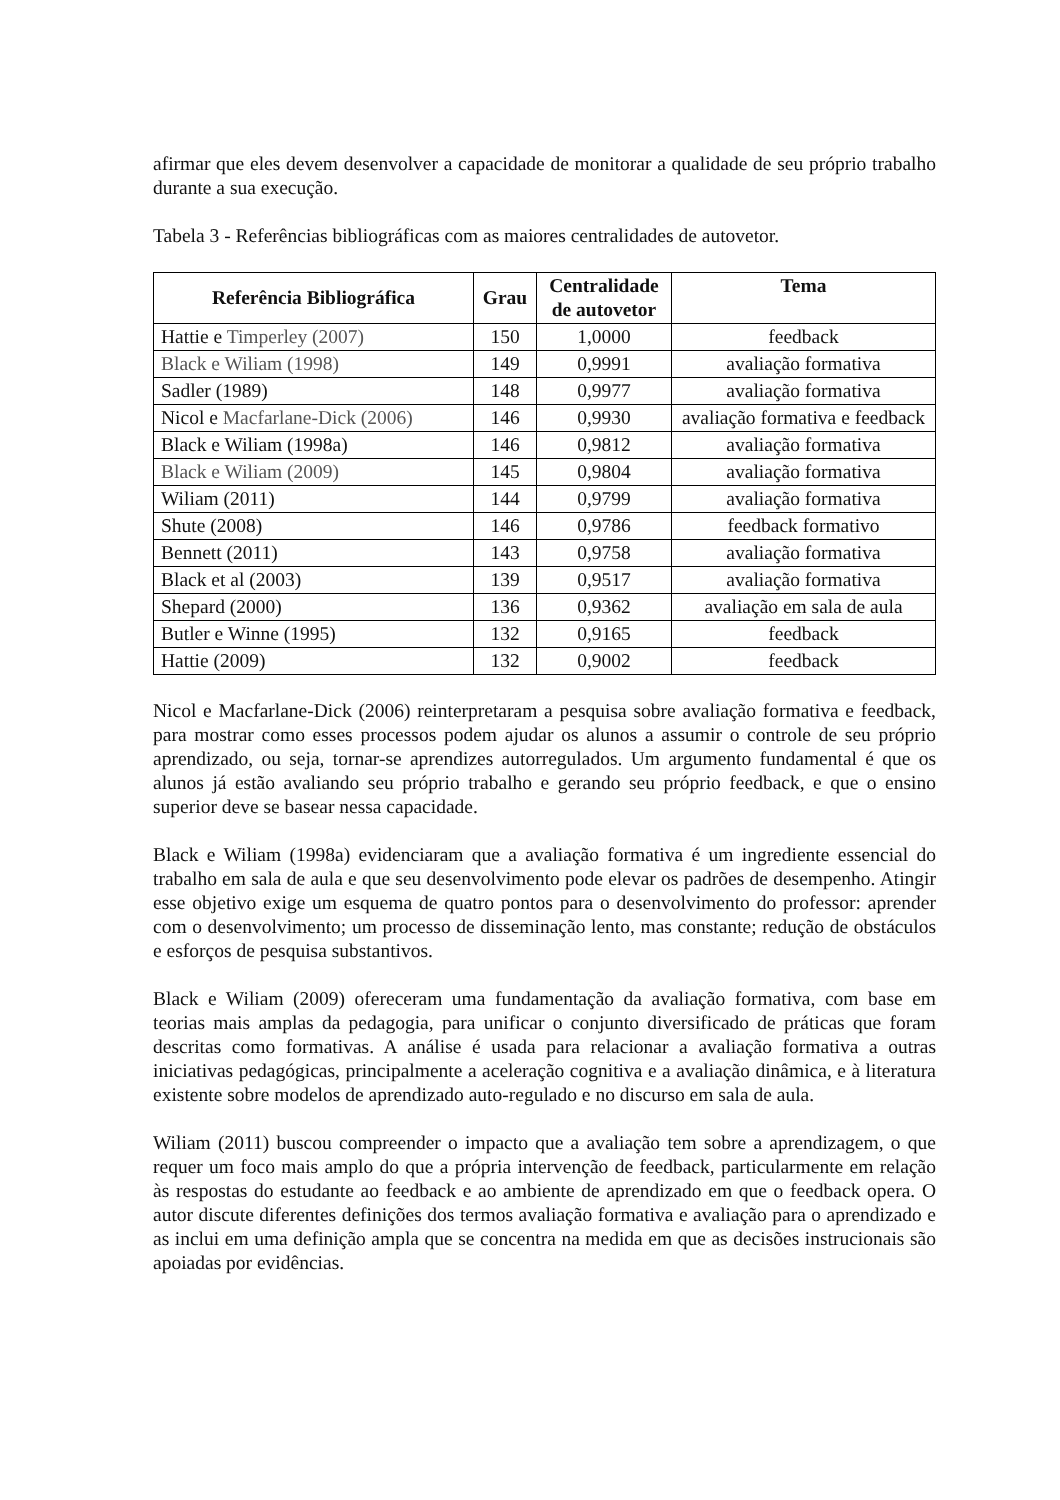afirmar que eles devem desenvolver a capacidade de monitorar a qualidade de seu próprio trabalho durante a sua execução.
Tabela 3 - Referências bibliográficas com as maiores centralidades de autovetor.
| Referência Bibliográfica | Grau | Centralidade de autovetor | Tema |
| --- | --- | --- | --- |
| Hattie e Timperley (2007) | 150 | 1,0000 | feedback |
| Black e Wiliam (1998) | 149 | 0,9991 | avaliação formativa |
| Sadler (1989) | 148 | 0,9977 | avaliação formativa |
| Nicol e Macfarlane-Dick (2006) | 146 | 0,9930 | avaliação formativa e feedback |
| Black e Wiliam (1998a) | 146 | 0,9812 | avaliação formativa |
| Black e Wiliam (2009) | 145 | 0,9804 | avaliação formativa |
| Wiliam (2011) | 144 | 0,9799 | avaliação formativa |
| Shute (2008) | 146 | 0,9786 | feedback formativo |
| Bennett (2011) | 143 | 0,9758 | avaliação formativa |
| Black et al (2003) | 139 | 0,9517 | avaliação formativa |
| Shepard (2000) | 136 | 0,9362 | avaliação em sala de aula |
| Butler e Winne (1995) | 132 | 0,9165 | feedback |
| Hattie (2009) | 132 | 0,9002 | feedback |
Nicol e Macfarlane-Dick (2006) reinterpretaram a pesquisa sobre avaliação formativa e feedback, para mostrar como esses processos podem ajudar os alunos a assumir o controle de seu próprio aprendizado, ou seja, tornar-se aprendizes autorregulados. Um argumento fundamental é que os alunos já estão avaliando seu próprio trabalho e gerando seu próprio feedback, e que o ensino superior deve se basear nessa capacidade.
Black e Wiliam (1998a) evidenciaram que a avaliação formativa é um ingrediente essencial do trabalho em sala de aula e que seu desenvolvimento pode elevar os padrões de desempenho. Atingir esse objetivo exige um esquema de quatro pontos para o desenvolvimento do professor: aprender com o desenvolvimento; um processo de disseminação lento, mas constante; redução de obstáculos e esforços de pesquisa substantivos.
Black e Wiliam (2009) ofereceram uma fundamentação da avaliação formativa, com base em teorias mais amplas da pedagogia, para unificar o conjunto diversificado de práticas que foram descritas como formativas. A análise é usada para relacionar a avaliação formativa a outras iniciativas pedagógicas, principalmente a aceleração cognitiva e a avaliação dinâmica, e à literatura existente sobre modelos de aprendizado auto-regulado e no discurso em sala de aula.
Wiliam (2011) buscou compreender o impacto que a avaliação tem sobre a aprendizagem, o que requer um foco mais amplo do que a própria intervenção de feedback, particularmente em relação às respostas do estudante ao feedback e ao ambiente de aprendizado em que o feedback opera. O autor discute diferentes definições dos termos avaliação formativa e avaliação para o aprendizado e as inclui em uma definição ampla que se concentra na medida em que as decisões instrucionais são apoiadas por evidências.